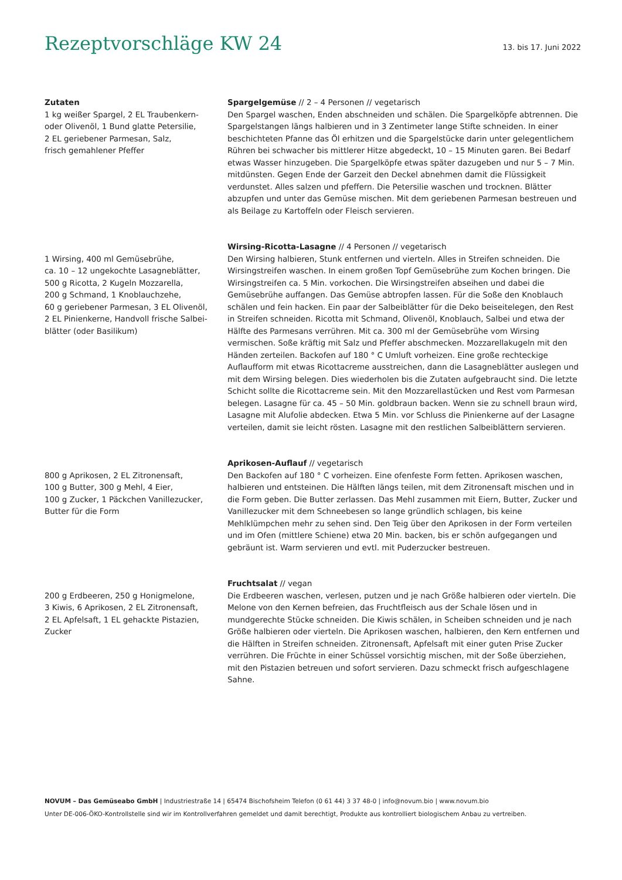Rezeptvorschläge KW 24
13. bis 17. Juni 2022
Zutaten
1 kg weißer Spargel, 2 EL Traubenkern-
oder Olivenöl, 1 Bund glatte Petersilie,
2 EL geriebener Parmesan, Salz,
frisch gemahlener Pfeffer
Spargelgemüse // 2 – 4 Personen // vegetarisch
Den Spargel waschen, Enden abschneiden und schälen. Die Spargelköpfe abtrennen. Die Spargelstangen längs halbieren und in 3 Zentimeter lange Stifte schneiden. In einer beschichteten Pfanne das Öl erhitzen und die Spargelstücke darin unter gelegentlichem Rühren bei schwacher bis mittlerer Hitze abgedeckt, 10 – 15 Minuten garen. Bei Bedarf etwas Wasser hinzugeben. Die Spargelköpfe etwas später dazugeben und nur 5 – 7 Min. mitdünsten. Gegen Ende der Garzeit den Deckel abnehmen damit die Flüssigkeit verdunstet. Alles salzen und pfeffern. Die Petersilie waschen und trocknen. Blätter abzupfen und unter das Gemüse mischen. Mit dem geriebenen Parmesan bestreuen und als Beilage zu Kartoffeln oder Fleisch servieren.
1 Wirsing, 400 ml Gemüsebrühe,
ca. 10 – 12 ungekochte Lasagneblätter,
500 g Ricotta, 2 Kugeln Mozzarella,
200 g Schmand, 1 Knoblauchzehe,
60 g geriebener Parmesan, 3 EL Olivenöl,
2 EL Pinienkerne, Handvoll frische Salbei-
blätter (oder Basilikum)
Wirsing-Ricotta-Lasagne // 4 Personen // vegetarisch
Den Wirsing halbieren, Stunk entfernen und vierteln. Alles in Streifen schneiden. Die Wirsingstreifen waschen. In einem großen Topf Gemüsebrühe zum Kochen bringen. Die Wirsingstreifen ca. 5 Min. vorkochen. Die Wirsingstreifen abseihen und dabei die Gemüsebrühe auffangen. Das Gemüse abtropfen lassen. Für die Soße den Knoblauch schälen und fein hacken. Ein paar der Salbeiblätter für die Deko beiseitelegen, den Rest in Streifen schneiden. Ricotta mit Schmand, Olivenöl, Knoblauch, Salbei und etwa der Hälfte des Parmesans verrühren. Mit ca. 300 ml der Gemüsebrühe vom Wirsing vermischen. Soße kräftig mit Salz und Pfeffer abschmecken. Mozzarellakugeln mit den Händen zerteilen. Backofen auf 180 ° C Umluft vorheizen. Eine große rechteckige Auflaufform mit etwas Ricottacreme ausstreichen, dann die Lasagneblätter auslegen und mit dem Wirsing belegen. Dies wiederholen bis die Zutaten aufgebraucht sind. Die letzte Schicht sollte die Ricottacreme sein. Mit den Mozzarellastücken und Rest vom Parmesan belegen. Lasagne für ca. 45 – 50 Min. goldbraun backen. Wenn sie zu schnell braun wird, Lasagne mit Alufolie abdecken. Etwa 5 Min. vor Schluss die Pinienkerne auf der Lasagne verteilen, damit sie leicht rösten. Lasagne mit den restlichen Salbeiblättern servieren.
800 g Aprikosen, 2 EL Zitronensaft,
100 g Butter, 300 g Mehl, 4 Eier,
100 g Zucker, 1 Päckchen Vanillezucker,
Butter für die Form
Aprikosen-Auflauf // vegetarisch
Den Backofen auf 180 ° C vorheizen. Eine ofenfeste Form fetten. Aprikosen waschen, halbieren und entsteinen. Die Hälften längs teilen, mit dem Zitronensaft mischen und in die Form geben. Die Butter zerlassen. Das Mehl zusammen mit Eiern, Butter, Zucker und Vanillezucker mit dem Schneebesen so lange gründlich schlagen, bis keine Mehlklümpchen mehr zu sehen sind. Den Teig über den Aprikosen in der Form verteilen und im Ofen (mittlere Schiene) etwa 20 Min. backen, bis er schön aufgegangen und gebräunt ist. Warm servieren und evtl. mit Puderzucker bestreuen.
200 g Erdbeeren, 250 g Honigmelone,
3 Kiwis, 6 Aprikosen, 2 EL Zitronensaft,
2 EL Apfelsaft, 1 EL gehackte Pistazien,
Zucker
Fruchtsalat // vegan
Die Erdbeeren waschen, verlesen, putzen und je nach Größe halbieren oder vierteln. Die Melone von den Kernen befreien, das Fruchtfleisch aus der Schale lösen und in mundgerechte Stücke schneiden. Die Kiwis schälen, in Scheiben schneiden und je nach Größe halbieren oder vierteln. Die Aprikosen waschen, halbieren, den Kern entfernen und die Hälften in Streifen schneiden. Zitronensaft, Apfelsaft mit einer guten Prise Zucker verrühren. Die Früchte in einer Schüssel vorsichtig mischen, mit der Soße überziehen, mit den Pistazien betreuen und sofort servieren. Dazu schmeckt frisch aufgeschlagene Sahne.
NOVUM – Das Gemüseabo GmbH | Industriestraße 14 | 65474 Bischofsheim Telefon (0 61 44) 3 37 48-0 | info@novum.bio | www.novum.bio
Unter DE-006-ÖKO-Kontrollstelle sind wir im Kontrollverfahren gemeldet und damit berechtigt, Produkte aus kontrolliert biologischem Anbau zu vertreiben.